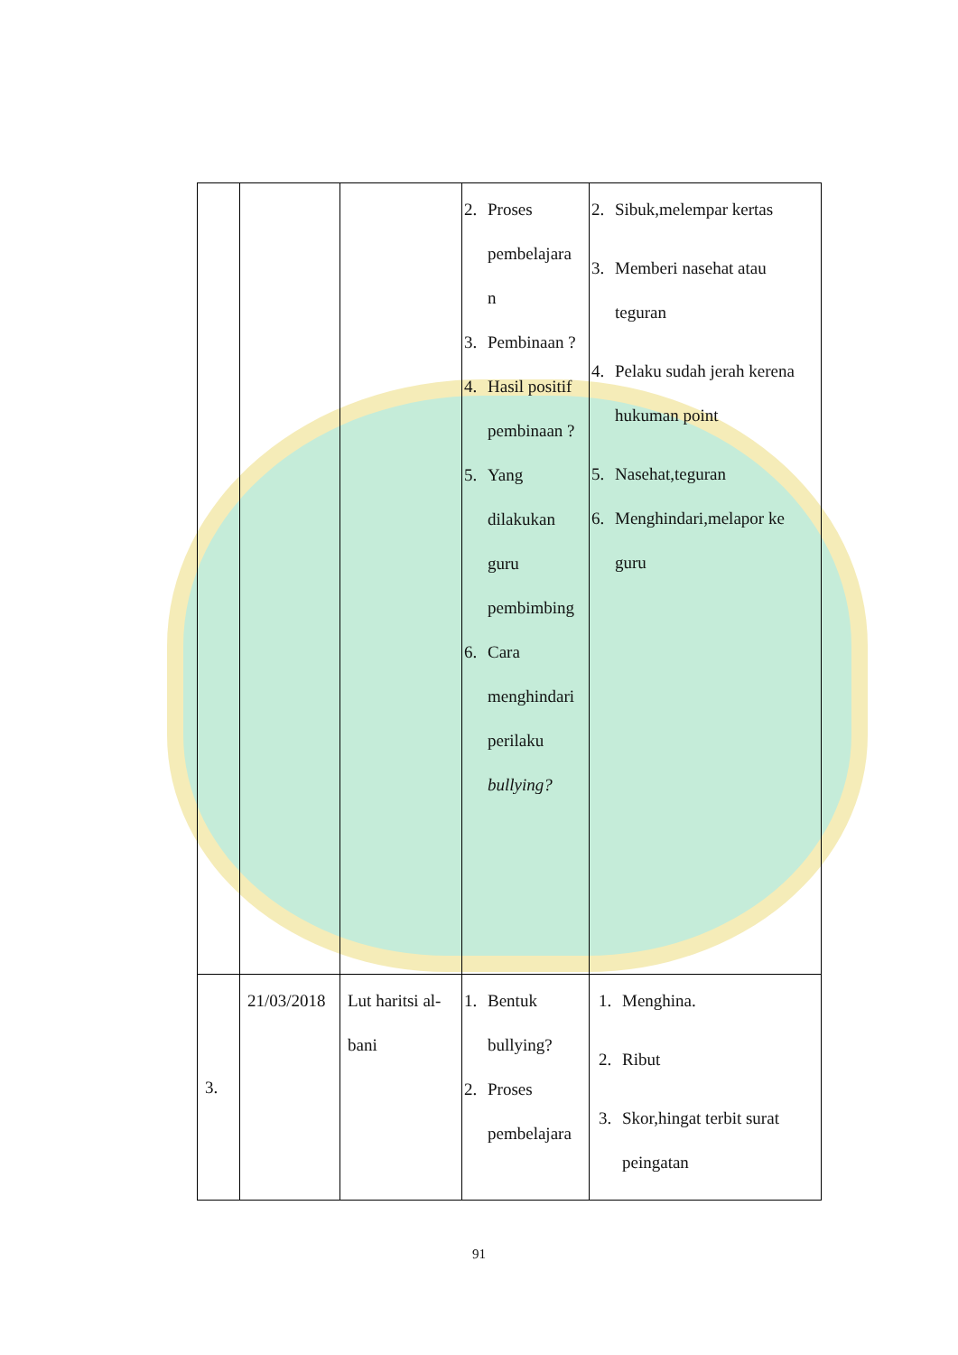| | | | 2. Proses pembelajara n 3. Pembinaan ? 4. Hasil positif pembinaan ? 5. Yang dilakukan guru pembimbing 6. Cara menghindari perilaku bullying? | 2. Sibuk,melempar kertas 3. Memberi nasehat atau teguran 4. Pelaku sudah jerah kerena hukuman point 5. Nasehat,teguran 6. Menghindari,melapor ke guru |
| 3. | 21/03/2018 | Lut haritsi al-bani | 1. Bentuk bullying? 2. Proses pembelajara | 1. Menghina. 2. Ribut 3. Skor,hingat terbit surat peingatan |
91